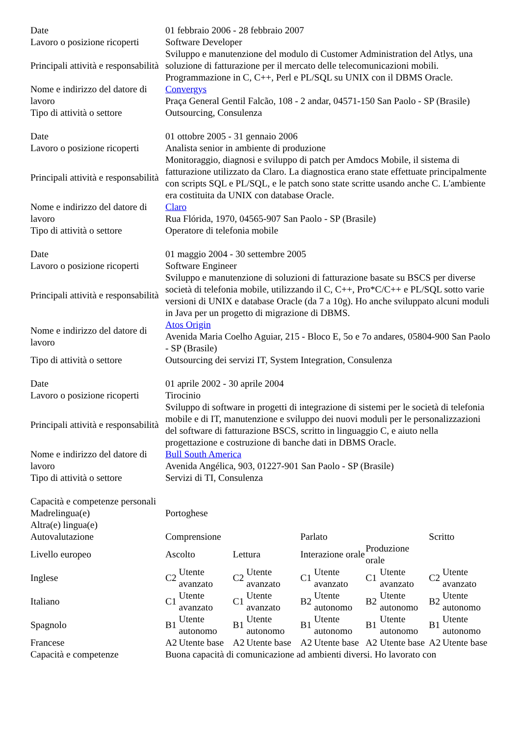| Date | 01 febbraio 2006 - 28 febbraio 2007 | | | | | | | | | |
| Lavoro o posizione ricoperti | Software Developer | | | | | | | | | |
| Principali attività e responsabilità | Sviluppo e manutenzione del modulo di Customer Administration del Atlys, una soluzione di fatturazione per il mercato delle telecomunicazioni mobili. Programmazione in C, C++, Perl e PL/SQL su UNIX con il DBMS Oracle. | | | | | | | | | |
| Nome e indirizzo del datore di lavoro | Convergys Praça General Gentil Falcão, 108 - 2 andar, 04571-150 San Paolo - SP (Brasile) | | | | | | | | | |
| Tipo di attività o settore | Outsourcing, Consulenza | | | | | | | | | |
| Date | 01 ottobre 2005 - 31 gennaio 2006 | | | | | | | | | |
| Lavoro o posizione ricoperti | Analista senior in ambiente di produzione | | | | | | | | | |
| Principali attività e responsabilità | Monitoraggio, diagnosi e sviluppo di patch per Amdocs Mobile, il sistema di fatturazione utilizzato da Claro. La diagnostica erano state effettuate principalmente con scripts SQL e PL/SQL, e le patch sono state scritte usando anche C. L'ambiente era costituita da UNIX con database Oracle. | | | | | | | | | |
| Nome e indirizzo del datore di lavoro | Claro Rua Flórida, 1970, 04565-907 San Paolo - SP (Brasile) | | | | | | | | | |
| Tipo di attività o settore | Operatore di telefonia mobile | | | | | | | | | |
| Date | 01 maggio 2004 - 30 settembre 2005 | | | | | | | | | |
| Lavoro o posizione ricoperti | Software Engineer | | | | | | | | | |
| Principali attività e responsabilità | Sviluppo e manutenzione di soluzioni di fatturazione basate su BSCS per diverse società di telefonia mobile, utilizzando il C, C++, Pro*C/C++ e PL/SQL sotto varie versioni di UNIX e database Oracle (da 7 a 10g). Ho anche sviluppato alcuni moduli in Java per un progetto di migrazione di DBMS. | | | | | | | | | |
| Nome e indirizzo del datore di lavoro | Atos Origin Avenida Maria Coelho Aguiar, 215 - Bloco E, 5o e 7o andares, 05804-900 San Paolo - SP (Brasile) | | | | | | | | | |
| Tipo di attività o settore | Outsourcing dei servizi IT, System Integration, Consulenza | | | | | | | | | |
| Date | 01 aprile 2002 - 30 aprile 2004 | | | | | | | | | |
| Lavoro o posizione ricoperti | Tirocinio | | | | | | | | | |
| Principali attività e responsabilità | Sviluppo di software in progetti di integrazione di sistemi per le società di telefonia mobile e di IT, manutenzione e sviluppo dei nuovi moduli per le personalizzazioni del software di fatturazione BSCS, scritto in linguaggio C, e aiuto nella progettazione e costruzione di banche dati in DBMS Oracle. | | | | | | | | | |
| Nome e indirizzo del datore di lavoro | Bull South America Avenida Angélica, 903, 01227-901 San Paolo - SP (Brasile) | | | | | | | | | |
| Tipo di attività o settore | Servizi di TI, Consulenza | | | | | | | | | |
| Capacità e competenze personali | | | | | | | | | | |
| Madrelingua(e) | Portoghese | | | | | | | | | |
| Altra(e) lingua(e) | | | | | | | | | | |
| Autovalutazione | Comprensione | | | | Parlato | | | | Scritto | |
| Livello europeo | Ascolto | | Lettura | | Interazione orale | | Produzione orale | | | |
| Inglese | C2 | Utente avanzato | C2 | Utente avanzato | C1 | Utente avanzato | C1 | Utente avanzato | C2 | Utente avanzato |
| Italiano | C1 | Utente avanzato | C1 | Utente avanzato | B2 | Utente autonomo | B2 | Utente autonomo | B2 | Utente autonomo |
| Spagnolo | B1 | Utente autonomo | B1 | Utente autonomo | B1 | Utente autonomo | B1 | Utente autonomo | B1 | Utente autonomo |
| Francese | A2 | Utente base | A2 | Utente base | A2 | Utente base | A2 | Utente base | A2 | Utente base |
| Capacità e competenze | Buona capacità di comunicazione ad ambienti diversi. Ho lavorato con | | | | | | | | | |